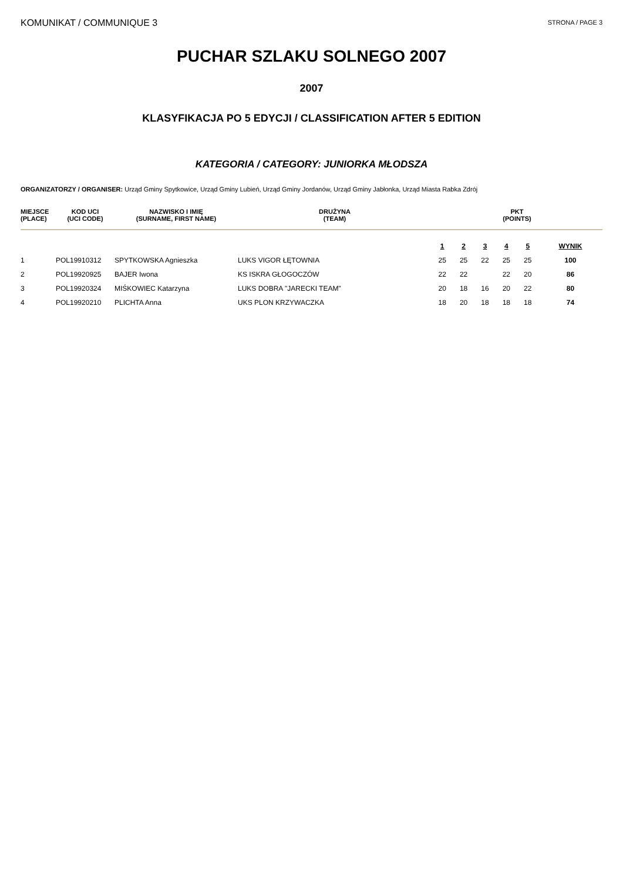KOMUNIKAT / COMMUNIQUE 3
STRONA / PAGE 3
PUCHAR SZLAKU SOLNEGO 2007
2007
KLASYFIKACJA PO 5 EDYCJI / CLASSIFICATION AFTER 5 EDITION
KATEGORIA / CATEGORY: JUNIORKA MŁODSZA
ORGANIZATORZY / ORGANISER: Urząd Gminy Spytkowice, Urząd Gminy Lubień, Urząd Gminy Jordanów, Urząd Gminy Jabłonka, Urząd Miasta Rabka Zdrój
| MIEJSCE (PLACE) | KOD UCI (UCI CODE) | NAZWISKO I IMIĘ (SURNAME, FIRST NAME) | DRUŻYNA (TEAM) | PKT (POINTS) | | | | | |
| --- | --- | --- | --- | --- | --- | --- | --- | --- | --- |
| | | | | 1 | 2 | 3 | 4 | 5 | WYNIK |
| 1 | POL19910312 | SPYTKOWSKA Agnieszka | LUKS VIGOR ŁĘTOWNIA | 25 | 25 | 22 | 25 | 25 | 100 |
| 2 | POL19920925 | BAJER Iwona | KS ISKRA GŁOGOCZÓW | 22 | 22 | | 22 | 20 | 86 |
| 3 | POL19920324 | MIŚKOWIEC Katarzyna | LUKS DOBRA "JARECKI TEAM" | 20 | 18 | 16 | 20 | 22 | 80 |
| 4 | POL19920210 | PLICHTA Anna | UKS PLON KRZYWACZKA | 18 | 20 | 18 | 18 | 18 | 74 |